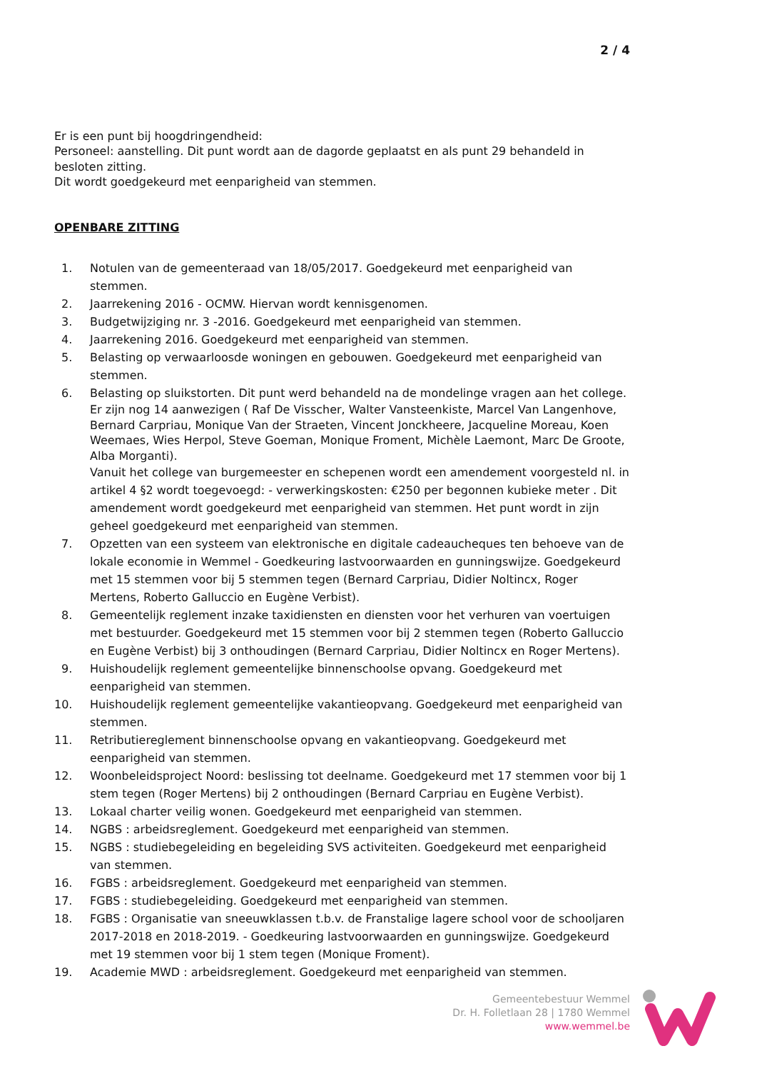2 / 4
Er is een punt bij hoogdringendheid:
Personeel: aanstelling. Dit punt wordt aan de dagorde geplaatst en als punt 29 behandeld in besloten zitting.
Dit wordt goedgekeurd met eenparigheid van stemmen.
OPENBARE ZITTING
1. Notulen van de gemeenteraad van 18/05/2017. Goedgekeurd met eenparigheid van stemmen.
2. Jaarrekening 2016 - OCMW. Hiervan wordt kennisgenomen.
3. Budgetwijziging nr. 3 -2016. Goedgekeurd met eenparigheid van stemmen.
4. Jaarrekening 2016. Goedgekeurd met eenparigheid van stemmen.
5. Belasting op verwaarloosde woningen en gebouwen. Goedgekeurd met eenparigheid van stemmen.
6. Belasting op sluikstorten. Dit punt werd behandeld na de mondelinge vragen aan het college.
Er zijn nog 14 aanwezigen ( Raf De Visscher, Walter Vansteenkiste, Marcel Van Langenhove, Bernard Carpriau, Monique Van der Straeten, Vincent Jonckheere, Jacqueline Moreau, Koen Weemaes, Wies Herpol, Steve Goeman, Monique Froment, Michèle Laemont, Marc De Groote, Alba Morganti).
Vanuit het college van burgemeester en schepenen wordt een amendement voorgesteld nl. in artikel 4 §2 wordt toegevoegd: - verwerkingskosten: €250 per begonnen kubieke meter . Dit amendement wordt goedgekeurd met eenparigheid van stemmen. Het punt wordt in zijn geheel goedgekeurd met eenparigheid van stemmen.
7. Opzetten van een systeem van elektronische en digitale cadeaucheques ten behoeve van de lokale economie in Wemmel - Goedkeuring lastvoorwaarden en gunningswijze. Goedgekeurd met 15 stemmen voor bij 5 stemmen tegen (Bernard Carpriau, Didier Noltincx, Roger Mertens, Roberto Galluccio en Eugène Verbist).
8. Gemeentelijk reglement inzake taxidiensten en diensten voor het verhuren van voertuigen met bestuurder. Goedgekeurd met 15 stemmen voor bij 2 stemmen tegen (Roberto Galluccio en Eugène Verbist) bij 3 onthoudingen (Bernard Carpriau, Didier Noltincx en Roger Mertens).
9. Huishoudelijk reglement gemeentelijke binnenschoolse opvang. Goedgekeurd met eenparigheid van stemmen.
10. Huishoudelijk reglement gemeentelijke vakantieopvang. Goedgekeurd met eenparigheid van stemmen.
11. Retributiereglement binnenschoolse opvang en vakantieopvang. Goedgekeurd met eenparigheid van stemmen.
12. Woonbeleidsproject Noord: beslissing tot deelname. Goedgekeurd met 17 stemmen voor bij 1 stem tegen (Roger Mertens) bij 2 onthoudingen (Bernard Carpriau en Eugène Verbist).
13. Lokaal charter veilig wonen. Goedgekeurd met eenparigheid van stemmen.
14. NGBS : arbeidsreglement. Goedgekeurd met eenparigheid van stemmen.
15. NGBS : studiebegeleiding en begeleiding SVS activiteiten. Goedgekeurd met eenparigheid van stemmen.
16. FGBS : arbeidsreglement. Goedgekeurd met eenparigheid van stemmen.
17. FGBS : studiebegeleiding. Goedgekeurd met eenparigheid van stemmen.
18. FGBS : Organisatie van sneeuwklassen t.b.v. de Franstalige lagere school voor de schooljaren 2017-2018 en 2018-2019. - Goedkeuring lastvoorwaarden en gunningswijze. Goedgekeurd met 19 stemmen voor bij 1 stem tegen (Monique Froment).
19. Academie MWD : arbeidsreglement. Goedgekeurd met eenparigheid van stemmen.
Gemeentebestuur Wemmel
Dr. H. Folletlaan 28 | 1780 Wemmel
www.wemmel.be